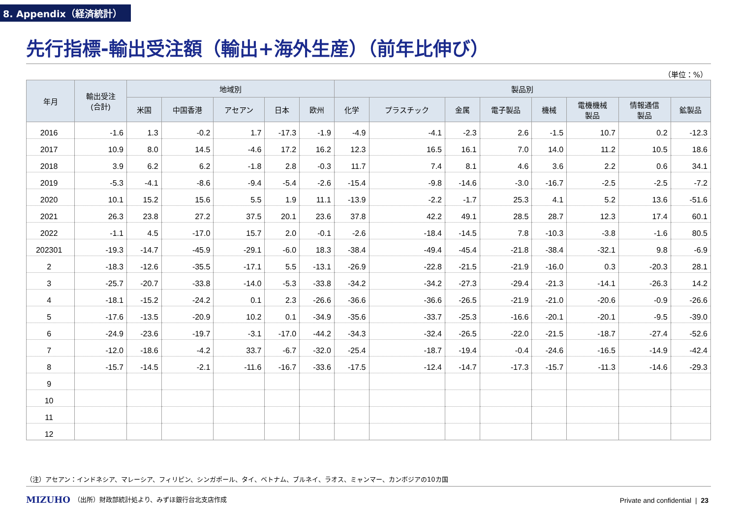8. Appendix（経済統計）
先行指標-輸出受注額（輸出+海外生産）（前年比伸び）
（単位：%）
| 年月 | 輸出受注 (合計) | 地域別 | | | | | 製品別 | | | | | | | |
| --- | --- | --- | --- | --- | --- | --- | --- | --- | --- | --- | --- | --- | --- | --- |
| | | 米国 | 中国香港 | アセアン | 日本 | 欧州 | 化学 | プラスチック | 金属 | 電子製品 | 機械 | 電機機械 製品 | 情報通信 製品 | 鉱製品 |
| 2016 | -1.6 | 1.3 | -0.2 | 1.7 | -17.3 | -1.9 | -4.9 | -4.1 | -2.3 | 2.6 | -1.5 | 10.7 | 0.2 | -12.3 |
| 2017 | 10.9 | 8.0 | 14.5 | -4.6 | 17.2 | 16.2 | 12.3 | 16.5 | 16.1 | 7.0 | 14.0 | 11.2 | 10.5 | 18.6 |
| 2018 | 3.9 | 6.2 | 6.2 | -1.8 | 2.8 | -0.3 | 11.7 | 7.4 | 8.1 | 4.6 | 3.6 | 2.2 | 0.6 | 34.1 |
| 2019 | -5.3 | -4.1 | -8.6 | -9.4 | -5.4 | -2.6 | -15.4 | -9.8 | -14.6 | -3.0 | -16.7 | -2.5 | -2.5 | -7.2 |
| 2020 | 10.1 | 15.2 | 15.6 | 5.5 | 1.9 | 11.1 | -13.9 | -2.2 | -1.7 | 25.3 | 4.1 | 5.2 | 13.6 | -51.6 |
| 2021 | 26.3 | 23.8 | 27.2 | 37.5 | 20.1 | 23.6 | 37.8 | 42.2 | 49.1 | 28.5 | 28.7 | 12.3 | 17.4 | 60.1 |
| 2022 | -1.1 | 4.5 | -17.0 | 15.7 | 2.0 | -0.1 | -2.6 | -18.4 | -14.5 | 7.8 | -10.3 | -3.8 | -1.6 | 80.5 |
| 202301 | -19.3 | -14.7 | -45.9 | -29.1 | -6.0 | 18.3 | -38.4 | -49.4 | -45.4 | -21.8 | -38.4 | -32.1 | 9.8 | -6.9 |
| 2 | -18.3 | -12.6 | -35.5 | -17.1 | 5.5 | -13.1 | -26.9 | -22.8 | -21.5 | -21.9 | -16.0 | 0.3 | -20.3 | 28.1 |
| 3 | -25.7 | -20.7 | -33.8 | -14.0 | -5.3 | -33.8 | -34.2 | -34.2 | -27.3 | -29.4 | -21.3 | -14.1 | -26.3 | 14.2 |
| 4 | -18.1 | -15.2 | -24.2 | 0.1 | 2.3 | -26.6 | -36.6 | -36.6 | -26.5 | -21.9 | -21.0 | -20.6 | -0.9 | -26.6 |
| 5 | -17.6 | -13.5 | -20.9 | 10.2 | 0.1 | -34.9 | -35.6 | -33.7 | -25.3 | -16.6 | -20.1 | -20.1 | -9.5 | -39.0 |
| 6 | -24.9 | -23.6 | -19.7 | -3.1 | -17.0 | -44.2 | -34.3 | -32.4 | -26.5 | -22.0 | -21.5 | -18.7 | -27.4 | -52.6 |
| 7 | -12.0 | -18.6 | -4.2 | 33.7 | -6.7 | -32.0 | -25.4 | -18.7 | -19.4 | -0.4 | -24.6 | -16.5 | -14.9 | -42.4 |
| 8 | -15.7 | -14.5 | -2.1 | -11.6 | -16.7 | -33.6 | -17.5 | -12.4 | -14.7 | -17.3 | -15.7 | -11.3 | -14.6 | -29.3 |
| 9 | | | | | | | | | | | | | | |
| 10 | | | | | | | | | | | | | | |
| 11 | | | | | | | | | | | | | | |
| 12 | | | | | | | | | | | | | | |
（注）アセアン：インドネシア、マレーシア、フィリピン、シンガポール、タイ、ベトナム、ブルネイ、ラオス、ミャンマー、カンボジアの10カ国
MIZUHO
（出所）財政部統計処より、みずほ銀行台北支店作成
Private and confidential | 23